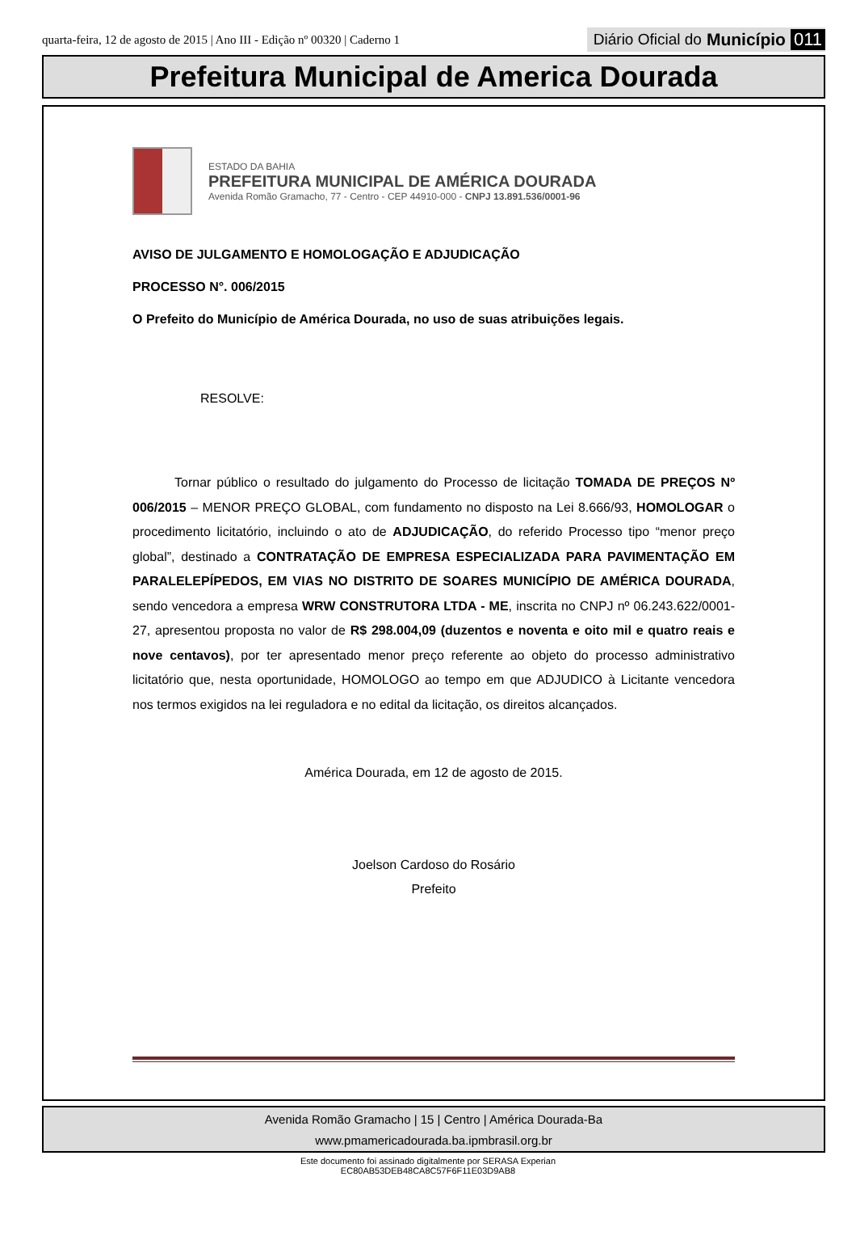quarta-feira, 12 de agosto de 2015 | Ano III - Edição nº 00320 | Caderno 1
Diário Oficial do Município 011
Prefeitura Municipal de America Dourada
ESTADO DA BAHIA
PREFEITURA MUNICIPAL DE AMÉRICA DOURADA
Avenida Romão Gramacho, 77 - Centro - CEP 44910-000 - CNPJ 13.891.536/0001-96
AVISO DE JULGAMENTO E HOMOLOGAÇÃO E ADJUDICAÇÃO
PROCESSO N°. 006/2015
O Prefeito do Município de América Dourada, no uso de suas atribuições legais.
RESOLVE:
Tornar público o resultado do julgamento do Processo de licitação TOMADA DE PREÇOS Nº 006/2015 – MENOR PREÇO GLOBAL, com fundamento no disposto na Lei 8.666/93, HOMOLOGAR o procedimento licitatório, incluindo o ato de ADJUDICAÇÃO, do referido Processo tipo “menor preço global”, destinado a CONTRATAÇÃO DE EMPRESA ESPECIALIZADA PARA PAVIMENTAÇÃO EM PARALELEPÍPEDOS, EM VIAS NO DISTRITO DE SOARES MUNICÍPIO DE AMÉRICA DOURADA, sendo vencedora a empresa WRW CONSTRUTORA LTDA - ME, inscrita no CNPJ nº 06.243.622/0001-27, apresentou proposta no valor de R$ 298.004,09 (duzentos e noventa e oito mil e quatro reais e nove centavos), por ter apresentado menor preço referente ao objeto do processo administrativo licitatório que, nesta oportunidade, HOMOLOGO ao tempo em que ADJUDICO à Licitante vencedora nos termos exigidos na lei reguladora e no edital da licitação, os direitos alcançados.
América Dourada, em 12 de agosto de 2015.
Joelson Cardoso do Rosário
Prefeito
Avenida Romão Gramacho | 15 | Centro | América Dourada-Ba
www.pmamericadourada.ba.ipmbrasil.org.br
Este documento foi assinado digitalmente por SERASA Experian
EC80AB53DEB48CA8C57F6F11E03D9AB8